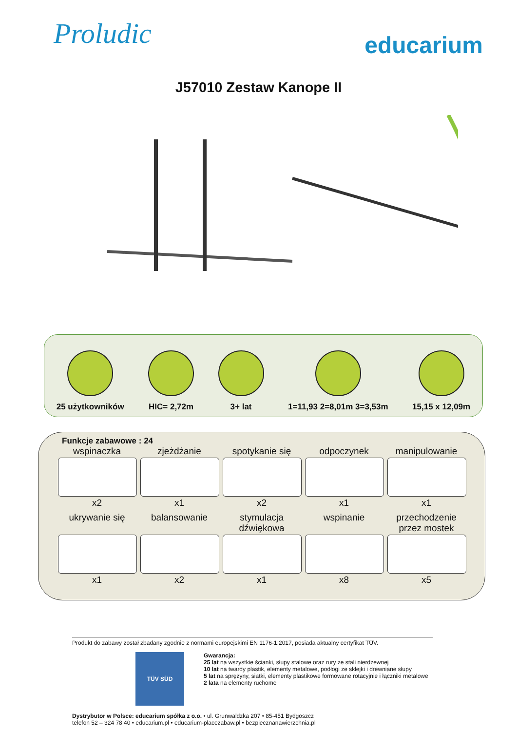Proludic
educarium
J57010 Zestaw Kanope II
25 użytkowników
HIC= 2,72m
3+ lat
1=11,93 2=8,01m 3=3,53m
15,15 x 12,09m
Funkcje zabawowe : 24
wspinaczka
x2
zjeżdżanie
x1
spotykanie się
x2
odpoczynek
x1
manipulowanie
x1
ukrywanie się
x1
balansowanie
x2
stymulacja dźwiękowa
x1
wspinanie
x8
przechodzenie przez mostek
x5
Produkt do zabawy został zbadany zgodnie z normami europejskimi EN 1176-1:2017, posiada aktualny certyfikat TÜV.
TÜV SÜD
Gwarancja:
25 lat na wszystkie ścianki, słupy stalowe oraz rury ze stali nierdzewnej
10 lat na twardy plastik, elementy metalowe, podłogi ze sklejki i drewniane słupy
5 lat na sprężyny, siatki, elementy plastikowe formowane rotacyjnie i łączniki metalowe
2 lata na elementy ruchome
Dystrybutor w Polsce: educarium spółka z o.o. • ul. Grunwaldzka 207 • 85-451 Bydgoszcz
telefon 52 – 324 78 40 • educarium.pl • educarium-placezabaw.pl • bezpiecznanawierzchnia.pl